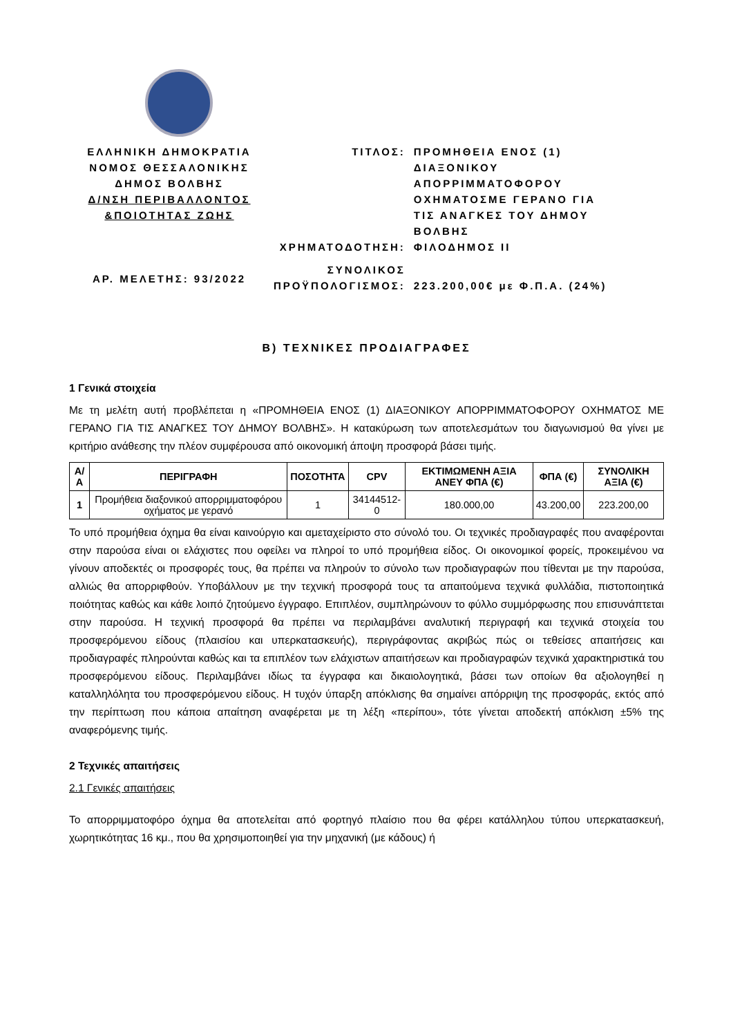ΕΛΛΗΝΙΚΗ ΔΗΜΟΚΡΑΤΙΑ
ΝΟΜΟΣ ΘΕΣΣΑΛΟΝΙΚΗΣ
ΔΗΜΟΣ ΒΟΛΒΗΣ
Δ/ΝΣΗ ΠΕΡΙΒΑΛΛΟΝΤΟΣ
&ΠΟΙΟΤΗΤΑΣ ΖΩΗΣ
ΑΡ. ΜΕΛΕΤΗΣ: 93/2022
| ΤΙΤΛΟΣ: | ΠΡΟΜΗΘΕΙΑ ΕΝΟΣ (1) ΔΙΑΞΟΝΙΚΟΥ ΑΠΟΡΡΙΜΜΑΤΟΦΟΡΟΥ ΟΧΗΜΑΤΟΣΜΕ ΓΕΡΑΝΟ ΓΙΑ ΤΙΣ ΑΝΑΓΚΕΣ ΤΟΥ ΔΗΜΟΥ ΒΟΛΒΗΣ |
| ΧΡΗΜΑΤΟΔΟΤΗΣΗ: | ΦΙΛΟΔΗΜΟΣ ΙΙ |
| ΣΥΝΟΛΙΚΟΣ ΠΡΟΫΠΟΛΟΓΙΣΜΟΣ: | 223.200,00€ με Φ.Π.Α. (24%) |
Β) ΤΕΧΝΙΚΕΣ ΠΡΟΔΙΑΓΡΑΦΕΣ
1 Γενικά στοιχεία
Με τη μελέτη αυτή προβλέπεται η «ΠΡΟΜΗΘΕΙΑ ΕΝΟΣ (1) ΔΙΑΞΟΝΙΚΟΥ ΑΠΟΡΡΙΜΜΑΤΟΦΟΡΟΥ ΟΧΗΜΑΤΟΣ ΜΕ ΓΕΡΑΝΟ ΓΙΑ ΤΙΣ ΑΝΑΓΚΕΣ ΤΟΥ ΔΗΜΟΥ ΒΟΛΒΗΣ». Η κατακύρωση των αποτελεσμάτων του διαγωνισμού θα γίνει με κριτήριο ανάθεσης την πλέον συμφέρουσα από οικονομική άποψη προσφορά βάσει τιμής.
| Α/Α | ΠΕΡΙΓΡΑΦΗ | ΠΟΣΟΤΗΤΑ | CPV | ΕΚΤΙΜΩΜΕΝΗ ΑΞΙΑ ΑΝΕΥ ΦΠΑ (€) | ΦΠΑ (€) | ΣΥΝΟΛΙΚΗ ΑΞΙΑ (€) |
| --- | --- | --- | --- | --- | --- | --- |
| 1 | Προμήθεια διαξονικού απορριμματοφόρου οχήματος με γερανό | 1 | 34144512-0 | 180.000,00 | 43.200,00 | 223.200,00 |
Το υπό προμήθεια όχημα θα είναι καινούργιο και αμεταχείριστο στο σύνολό του. Οι τεχνικές προδιαγραφές που αναφέρονται στην παρούσα είναι οι ελάχιστες που οφείλει να πληροί το υπό προμήθεια είδος. Οι οικονομικοί φορείς, προκειμένου να γίνουν αποδεκτές οι προσφορές τους, θα πρέπει να πληρούν το σύνολο των προδιαγραφών που τίθενται με την παρούσα, αλλιώς θα απορριφθούν. Υποβάλλουν με την τεχνική προσφορά τους τα απαιτούμενα τεχνικά φυλλάδια, πιστοποιητικά ποιότητας καθώς και κάθε λοιπό ζητούμενο έγγραφο. Επιπλέον, συμπληρώνουν το φύλλο συμμόρφωσης που επισυνάπτεται στην παρούσα. Η τεχνική προσφορά θα πρέπει να περιλαμβάνει αναλυτική περιγραφή και τεχνικά στοιχεία του προσφερόμενου είδους (πλαισίου και υπερκατασκευής), περιγράφοντας ακριβώς πώς οι τεθείσες απαιτήσεις και προδιαγραφές πληρούνται καθώς και τα επιπλέον των ελάχιστων απαιτήσεων και προδιαγραφών τεχνικά χαρακτηριστικά του προσφερόμενου είδους. Περιλαμβάνει ιδίως τα έγγραφα και δικαιολογητικά, βάσει των οποίων θα αξιολογηθεί η καταλληλόλητα του προσφερόμενου είδους. Η τυχόν ύπαρξη απόκλισης θα σημαίνει απόρριψη της προσφοράς, εκτός από την περίπτωση που κάποια απαίτηση αναφέρεται με τη λέξη «περίπου», τότε γίνεται αποδεκτή απόκλιση ±5% της αναφερόμενης τιμής.
2 Τεχνικές απαιτήσεις
2.1 Γενικές απαιτήσεις
Το απορριμματοφόρο όχημα θα αποτελείται από φορτηγό πλαίσιο που θα φέρει κατάλληλου τύπου υπερκατασκευή, χωρητικότητας 16 κμ., που θα χρησιμοποιηθεί για την μηχανική (με κάδους) ή